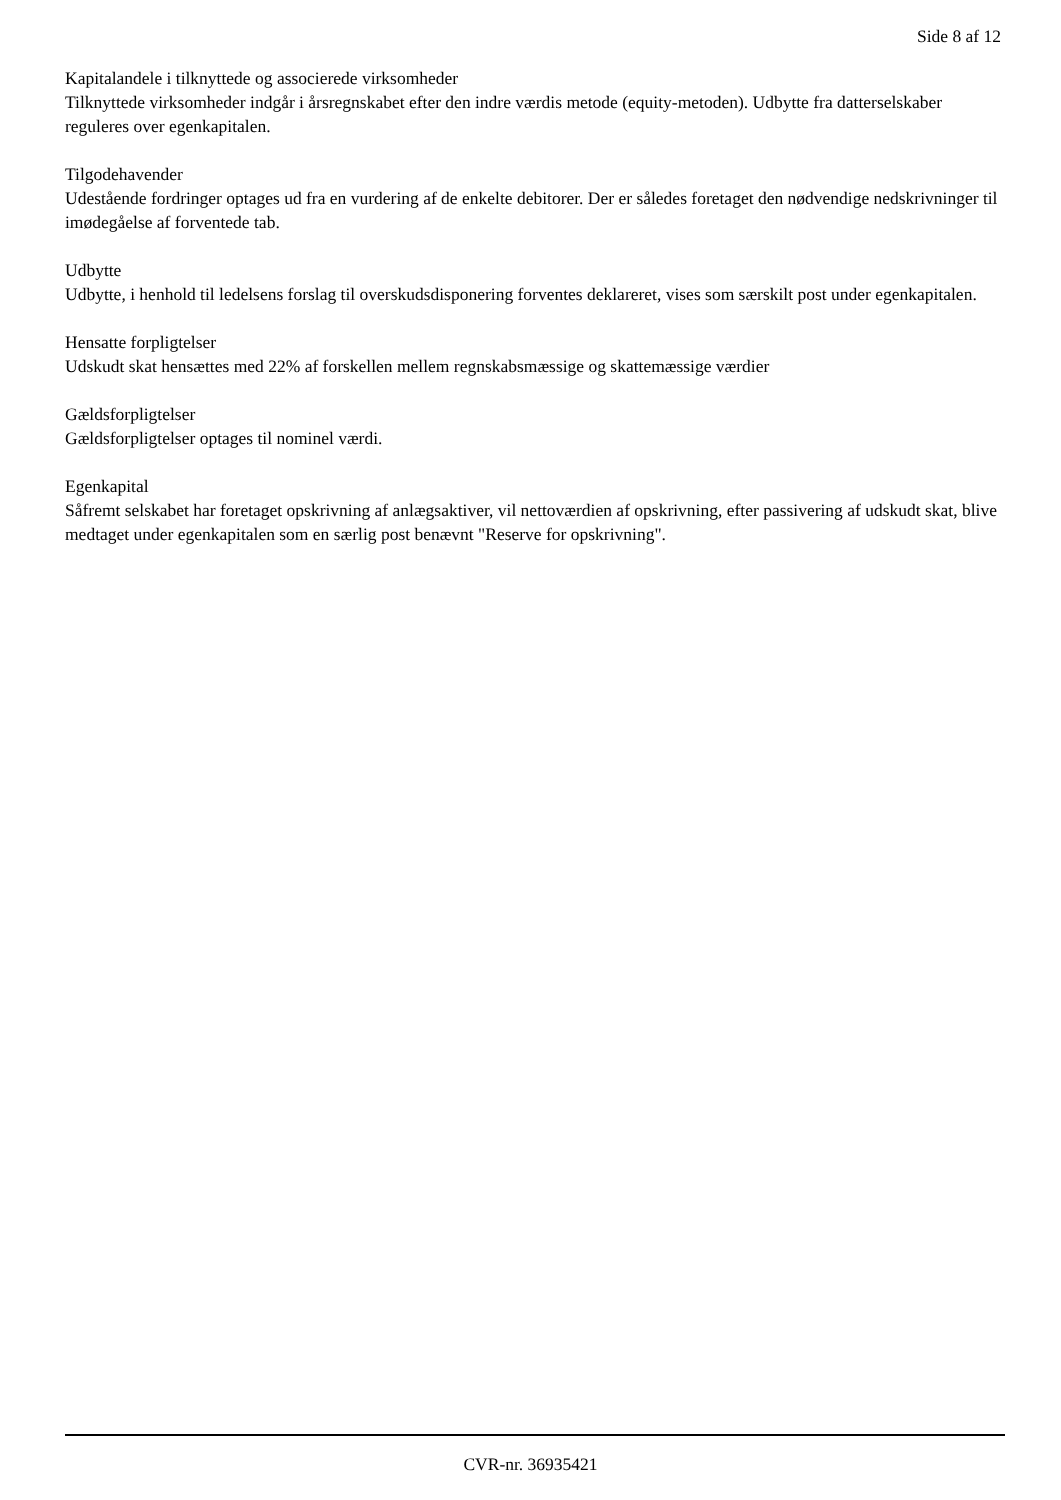Side 8 af 12
Kapitalandele i tilknyttede og associerede virksomheder
Tilknyttede virksomheder indgår i årsregnskabet efter den indre værdis metode (equity-metoden). Udbytte fra datterselskaber reguleres over egenkapitalen.
Tilgodehavender
Udestående fordringer optages ud fra en vurdering af de enkelte debitorer. Der er således foretaget den nødvendige nedskrivninger til imødegåelse af forventede tab.
Udbytte
Udbytte, i henhold til ledelsens forslag til overskudsdisponering forventes deklareret, vises som særskilt post under egenkapitalen.
Hensatte forpligtelser
Udskudt skat hensættes med 22% af forskellen mellem regnskabsmæssige og skattemæssige værdier
Gældsforpligtelser
Gældsforpligtelser optages til nominel værdi.
Egenkapital
Såfremt selskabet har foretaget opskrivning af anlægsaktiver, vil nettoværdien af opskrivning, efter passivering af udskudt skat, blive medtaget under egenkapitalen som en særlig post benævnt "Reserve for opskrivning".
CVR-nr. 36935421